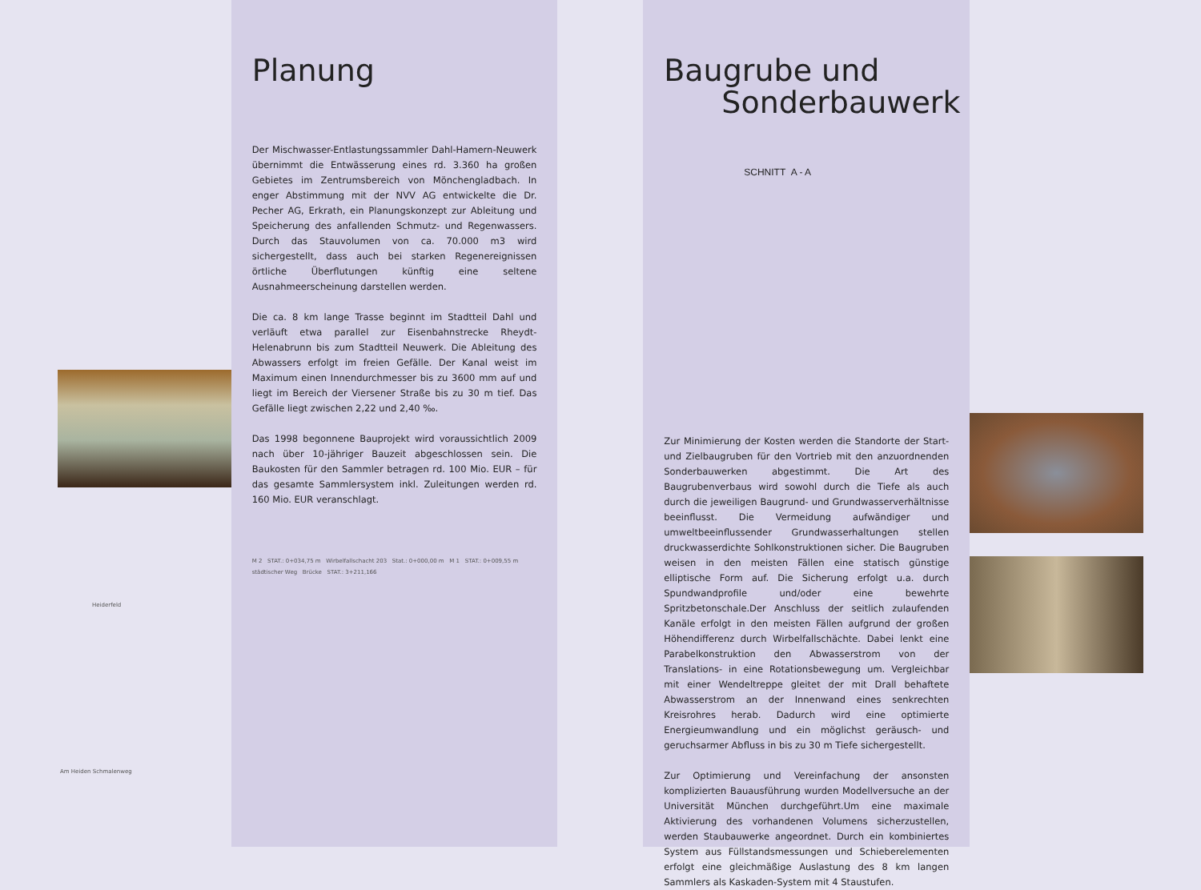Heiderfeld
Am Heiden Schmalenweg
Planung
Der Mischwasser-Entlastungssammler Dahl-Hamern-Neuwerk übernimmt die Entwässerung eines rd. 3.360 ha großen Gebietes im Zentrumsbereich von Mönchengladbach. In enger Abstimmung mit der NVV AG entwickelte die Dr. Pecher AG, Erkrath, ein Planungskonzept zur Ableitung und Speicherung des anfallenden Schmutz- und Regenwassers. Durch das Stauvolumen von ca. 70.000 m3 wird sichergestellt, dass auch bei starken Regenereignissen örtliche Überflutungen künftig eine seltene Ausnahmeerscheinung darstellen werden.
Die ca. 8 km lange Trasse beginnt im Stadtteil Dahl und verläuft etwa parallel zur Eisenbahnstrecke Rheydt-Helenabrunn bis zum Stadtteil Neuwerk. Die Ableitung des Abwassers erfolgt im freien Gefälle. Der Kanal weist im Maximum einen Innendurchmesser bis zu 3600 mm auf und liegt im Bereich der Viersener Straße bis zu 30 m tief. Das Gefälle liegt zwischen 2,22 und 2,40 ‰.
Das 1998 begonnene Bauprojekt wird voraussichtlich 2009 nach über 10-jähriger Bauzeit abgeschlossen sein. Die Baukosten für den Sammler betragen rd. 100 Mio. EUR – für das gesamte Sammlersystem inkl. Zuleitungen werden rd. 160 Mio. EUR veranschlagt.
M 2 STAT.: 0+034,75 m Wirbelfallschacht 203 Stat.: 0+000,00 m M 1 STAT.: 0+009,55 m städtischer Weg Brücke STAT.: 3+211,166
Baugrube und
Sonderbauwerk
SCHNITT A - A
Zur Minimierung der Kosten werden die Standorte der Start- und Zielbaugruben für den Vortrieb mit den anzuordnenden Sonderbauwerken abgestimmt. Die Art des Baugrubenverbaus wird sowohl durch die Tiefe als auch durch die jeweiligen Baugrund- und Grundwasserverhältnisse beeinflusst. Die Vermeidung aufwändiger und umweltbeeinflussender Grundwasserhaltungen stellen druckwasserdichte Sohlkonstruktionen sicher. Die Baugruben weisen in den meisten Fällen eine statisch günstige elliptische Form auf. Die Sicherung erfolgt u.a. durch Spundwandprofile und/oder eine bewehrte Spritzbetonschale.Der Anschluss der seitlich zulaufenden Kanäle erfolgt in den meisten Fällen aufgrund der großen Höhendifferenz durch Wirbelfallschächte. Dabei lenkt eine Parabelkonstruktion den Abwasserstrom von der Translations- in eine Rotationsbewegung um. Vergleichbar mit einer Wendeltreppe gleitet der mit Drall behaftete Abwasserstrom an der Innenwand eines senkrechten Kreisrohres herab. Dadurch wird eine optimierte Energieumwandlung und ein möglichst geräusch- und geruchsarmer Abfluss in bis zu 30 m Tiefe sichergestellt.
Zur Optimierung und Vereinfachung der ansonsten komplizierten Bauausführung wurden Modellversuche an der Universität München durchgeführt.Um eine maximale Aktivierung des vorhandenen Volumens sicherzustellen, werden Staubauwerke angeordnet. Durch ein kombiniertes System aus Füllstandsmessungen und Schieberelementen erfolgt eine gleichmäßige Auslastung des 8 km langen Sammlers als Kaskaden-System mit 4 Staustufen.